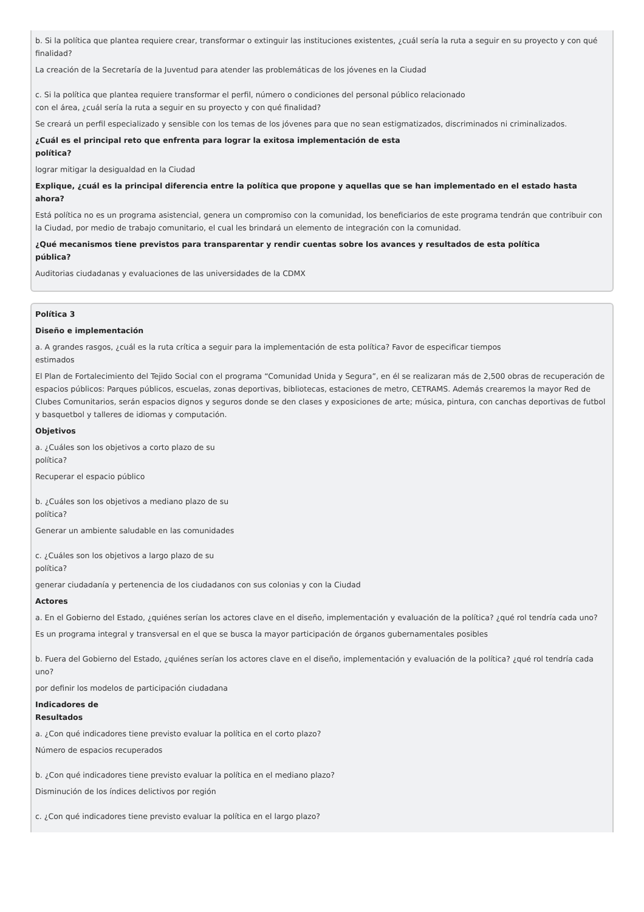b. Si la política que plantea requiere crear, transformar o extinguir las instituciones existentes, ¿cuál sería la ruta a seguir en su proyecto y con qué finalidad?
La creación de la Secretaría de la Juventud para atender las problemáticas de los jóvenes en la Ciudad
c. Si la política que plantea requiere transformar el perfil, número o condiciones del personal público relacionado
con el área, ¿cuál sería la ruta a seguir en su proyecto y con qué finalidad?
Se creará un perfil especializado y sensible con los temas de los jóvenes para que no sean estigmatizados, discriminados ni criminalizados.
¿Cuál es el principal reto que enfrenta para lograr la exitosa implementación de esta
política?
lograr mitigar la desigualdad en la Ciudad
Explique, ¿cuál es la principal diferencia entre la política que propone y aquellas que se han implementado en el estado hasta
ahora?
Está política no es un programa asistencial, genera un compromiso con la comunidad, los beneficiarios de este programa tendrán que contribuir con la Ciudad, por medio de trabajo comunitario, el cual les brindará un elemento de integración con la comunidad.
¿Qué mecanismos tiene previstos para transparentar y rendir cuentas sobre los avances y resultados de esta política
pública?
Auditorias ciudadanas y evaluaciones de las universidades de la CDMX
Política 3
Diseño e implementación
a. A grandes rasgos, ¿cuál es la ruta crítica a seguir para la implementación de esta política? Favor de especificar tiempos
estimados
El Plan de Fortalecimiento del Tejido Social con el programa “Comunidad Unida y Segura”, en él se realizaran más de 2,500 obras de recuperación de espacios públicos: Parques públicos, escuelas, zonas deportivas, bibliotecas, estaciones de metro, CETRAMS. Además crearemos la mayor Red de Clubes Comunitarios, serán espacios dignos y seguros donde se den clases y exposiciones de arte; música, pintura, con canchas deportivas de futbol y basquetbol y talleres de idiomas y computación.
Objetivos
a. ¿Cuáles son los objetivos a corto plazo de su
política?
Recuperar el espacio público
b. ¿Cuáles son los objetivos a mediano plazo de su
política?
Generar un ambiente saludable en las comunidades
c. ¿Cuáles son los objetivos a largo plazo de su
política?
generar ciudadanía y pertenencia de los ciudadanos con sus colonias y con la Ciudad
Actores
a. En el Gobierno del Estado, ¿quiénes serían los actores clave en el diseño, implementación y evaluación de la política? ¿qué rol tendría cada uno?
Es un programa integral y transversal en el que se busca la mayor participación de órganos gubernamentales posibles
b. Fuera del Gobierno del Estado, ¿quiénes serían los actores clave en el diseño, implementación y evaluación de la política? ¿qué rol tendría cada uno?
por definir los modelos de participación ciudadana
Indicadores de
Resultados
a. ¿Con qué indicadores tiene previsto evaluar la política en el corto plazo?
Número de espacios recuperados
b. ¿Con qué indicadores tiene previsto evaluar la política en el mediano plazo?
Disminución de los índices delictivos por región
c. ¿Con qué indicadores tiene previsto evaluar la política en el largo plazo?